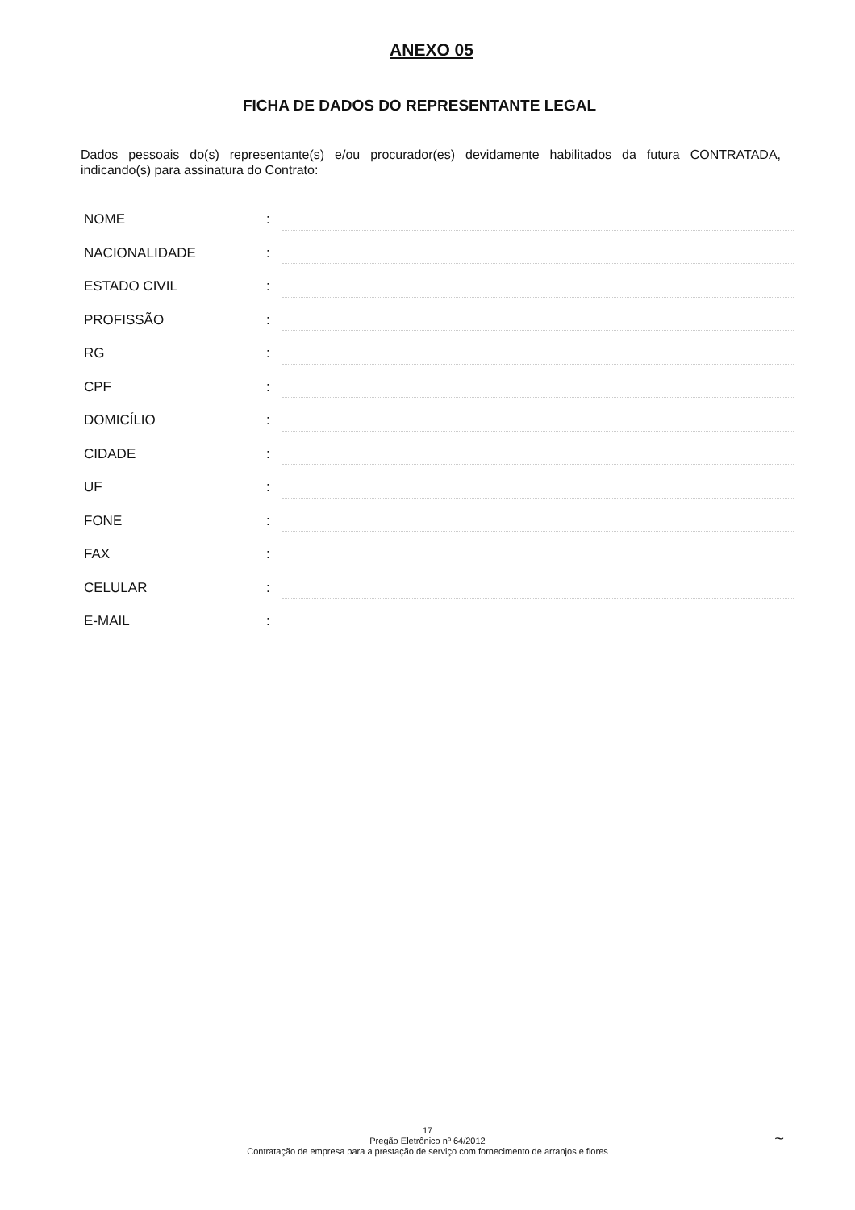ANEXO 05
FICHA DE DADOS DO REPRESENTANTE LEGAL
Dados pessoais do(s) representante(s) e/ou procurador(es) devidamente habilitados da futura CONTRATADA, indicando(s) para assinatura do Contrato:
NOME:
NACIONALIDADE:
ESTADO CIVIL:
PROFISSÃO:
RG:
CPF:
DOMICÍLIO:
CIDADE:
UF:
FONE:
FAX:
CELULAR:
E-MAIL:
17
Pregão Eletrônico nº 64/2012
Contratação de empresa para a prestação de serviço com fornecimento de arranjos e flores
~